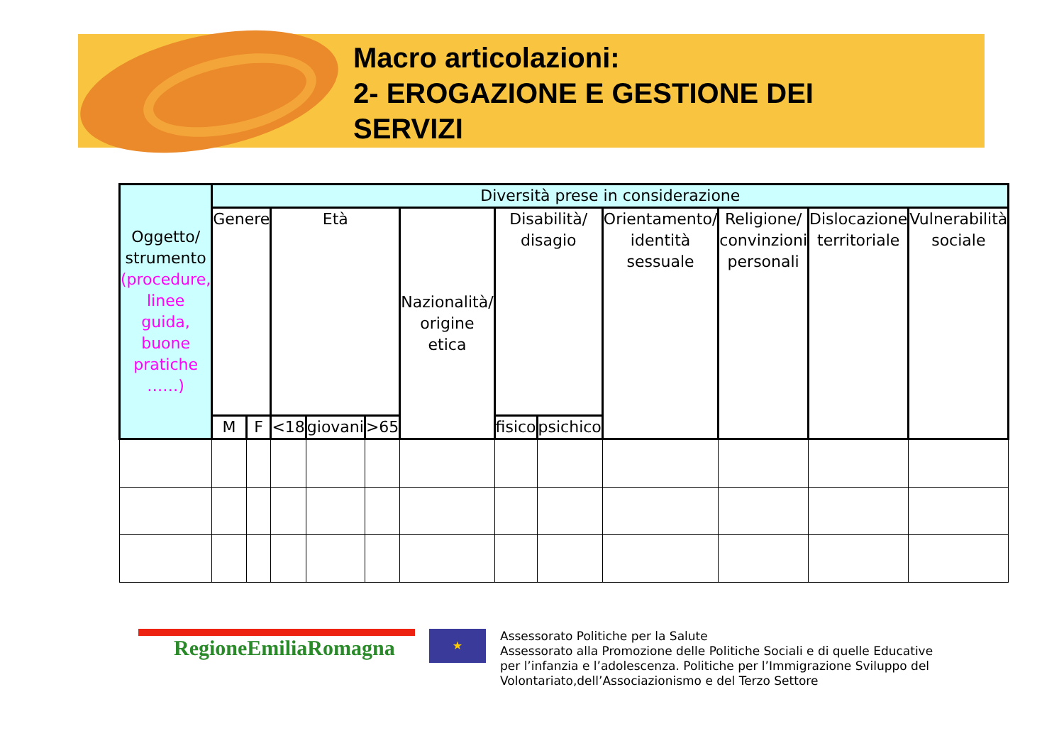Macro articolazioni:
2- EROGAZIONE E GESTIONE DEI
SERVIZI
| Oggetto/ strumento (procedure, linee guida, buone pratiche ……) | Diversità prese in considerazione | | | | | | | | | | | | |
| --- | --- | --- | --- | --- | --- | --- | --- | --- | --- | --- | --- | --- | --- |
| | Genere | | Età | | | Nazionalità/ origine etica | Disabilità/ disagio | | Orientamento/ identità sessuale | Religione/ convinzioni personali | Dislocazione territoriale | Vulnerabilità sociale | |
| | M | F | <18 | giovani | >65 | | fisico | psichico | | | | | |
RegioneEmiliaRomagna
★
Assessorato Politiche per la Salute
Assessorato alla Promozione delle Politiche Sociali e di quelle Educative
per l’infanzia e l’adolescenza. Politiche per l’Immigrazione Sviluppo del
Volontariato,dell’Associazionismo e del Terzo Settore